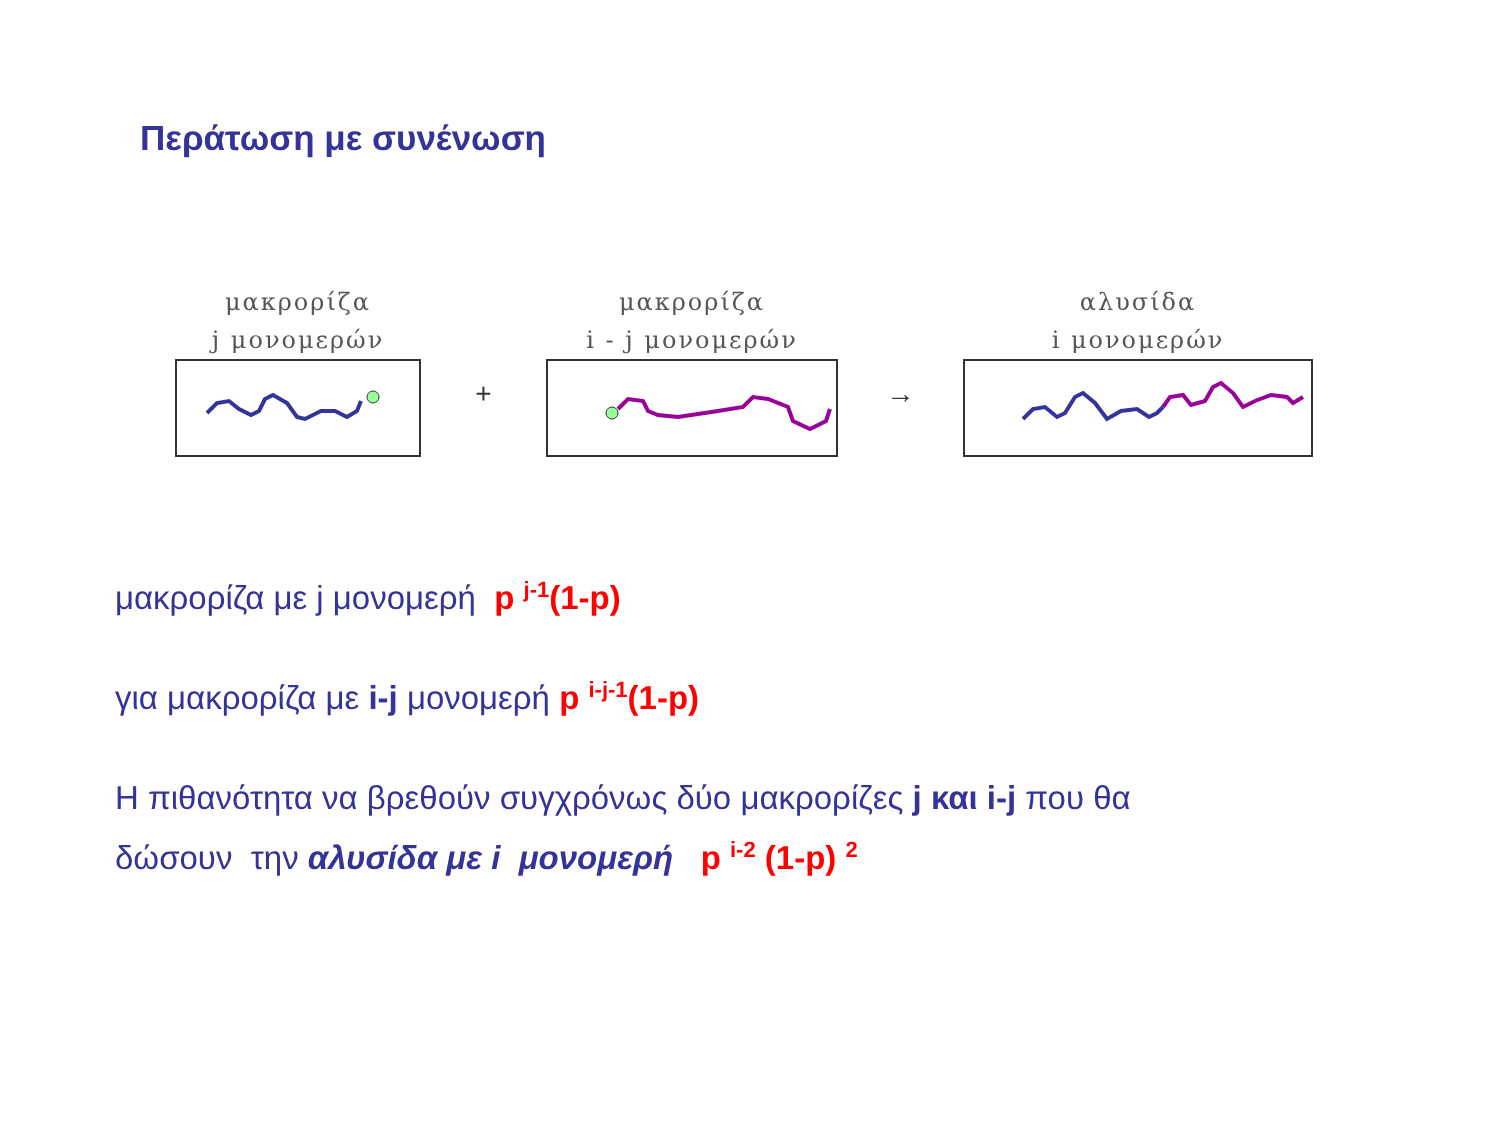Περάτωση με συνένωση
μακρορίζα
j μονομερών
+
μακρορίζα
i - j μονομερών
→
αλυσίδα
i μονομερών
μακρορίζα με j μονομερή p <sup>j-1</sup>(1-p)
για μακρορίζα με i-j μονομερή p <sup>i-j-1</sup>(1-p)
Η πιθανότητα να βρεθούν συγχρόνως δύο μακρορίζες j και i-j που θα
δώσουν την αλυσίδα με i μονομερή p <sup>i-2</sup> (1-p) <sup>2</sup>